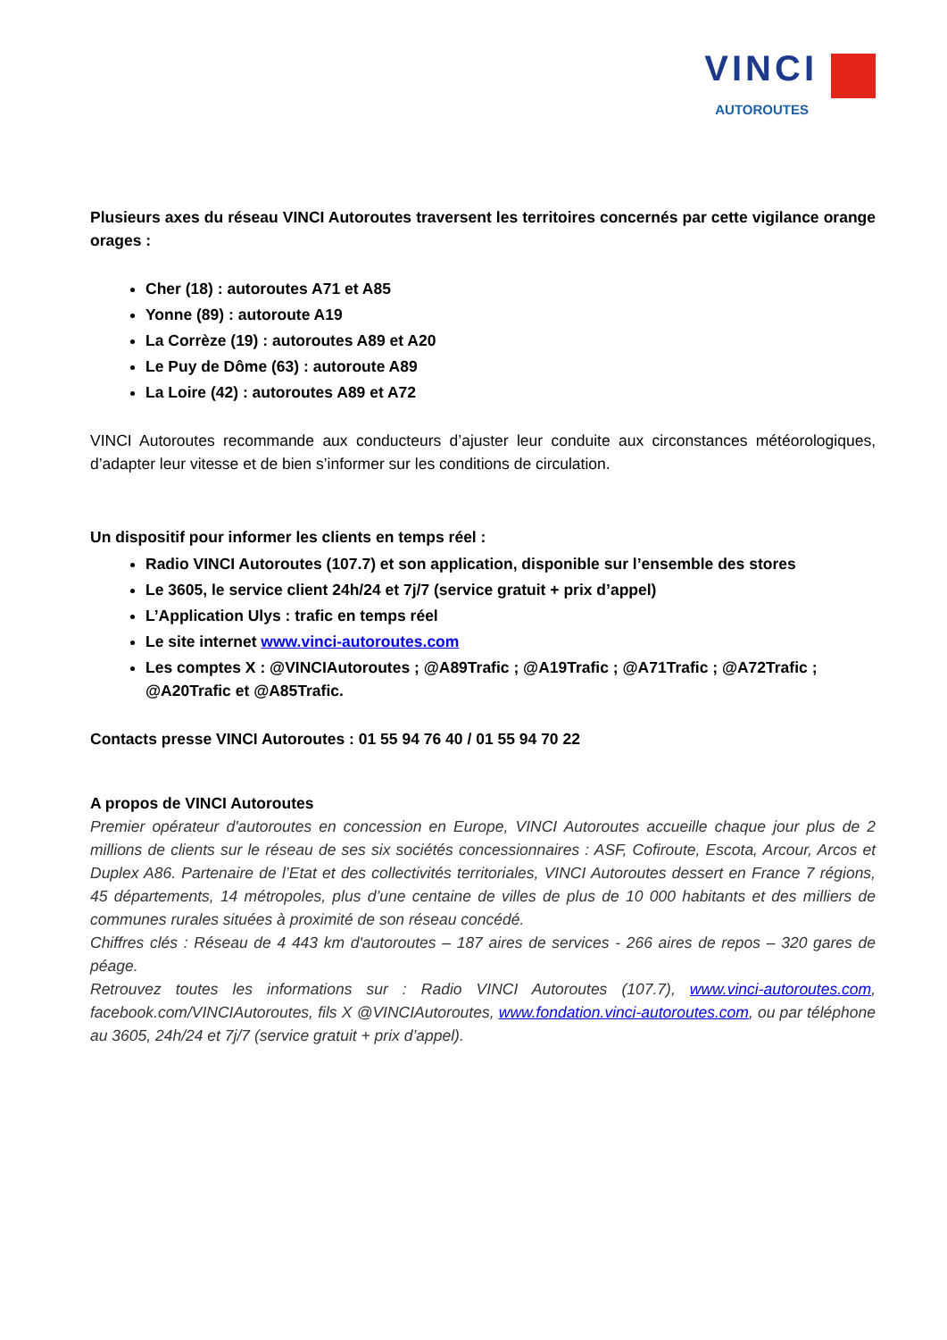VINCI
AUTOROUTES
Plusieurs axes du réseau VINCI Autoroutes traversent les territoires concernés par cette vigilance orange orages :
Cher (18) : autoroutes A71 et A85
Yonne (89) : autoroute A19
La Corrèze (19) : autoroutes A89 et A20
Le Puy de Dôme (63) : autoroute A89
La Loire (42) : autoroutes A89 et A72
VINCI Autoroutes recommande aux conducteurs d’ajuster leur conduite aux circonstances météorologiques, d’adapter leur vitesse et de bien s’informer sur les conditions de circulation.
Un dispositif pour informer les clients en temps réel :
Radio VINCI Autoroutes (107.7) et son application, disponible sur l’ensemble des stores
Le 3605, le service client 24h/24 et 7j/7 (service gratuit + prix d’appel)
L’Application Ulys : trafic en temps réel
Le site internet www.vinci-autoroutes.com
Les comptes X : @VINCIAutoroutes ; @A89Trafic ; @A19Trafic ; @A71Trafic ; @A72Trafic ; @A20Trafic et @A85Trafic.
Contacts presse VINCI Autoroutes : 01 55 94 76 40 / 01 55 94 70 22
A propos de VINCI Autoroutes
Premier opérateur d'autoroutes en concession en Europe, VINCI Autoroutes accueille chaque jour plus de 2 millions de clients sur le réseau de ses six sociétés concessionnaires : ASF, Cofiroute, Escota, Arcour, Arcos et Duplex A86. Partenaire de l’Etat et des collectivités territoriales, VINCI Autoroutes dessert en France 7 régions, 45 départements, 14 métropoles, plus d’une centaine de villes de plus de 10 000 habitants et des milliers de communes rurales situées à proximité de son réseau concédé.
Chiffres clés : Réseau de 4 443 km d'autoroutes – 187 aires de services - 266 aires de repos – 320 gares de péage.
Retrouvez toutes les informations sur : Radio VINCI Autoroutes (107.7), www.vinci-autoroutes.com, facebook.com/VINCIAutoroutes, fils X @VINCIAutoroutes, www.fondation.vinci-autoroutes.com, ou par téléphone au 3605, 24h/24 et 7j/7 (service gratuit + prix d’appel).